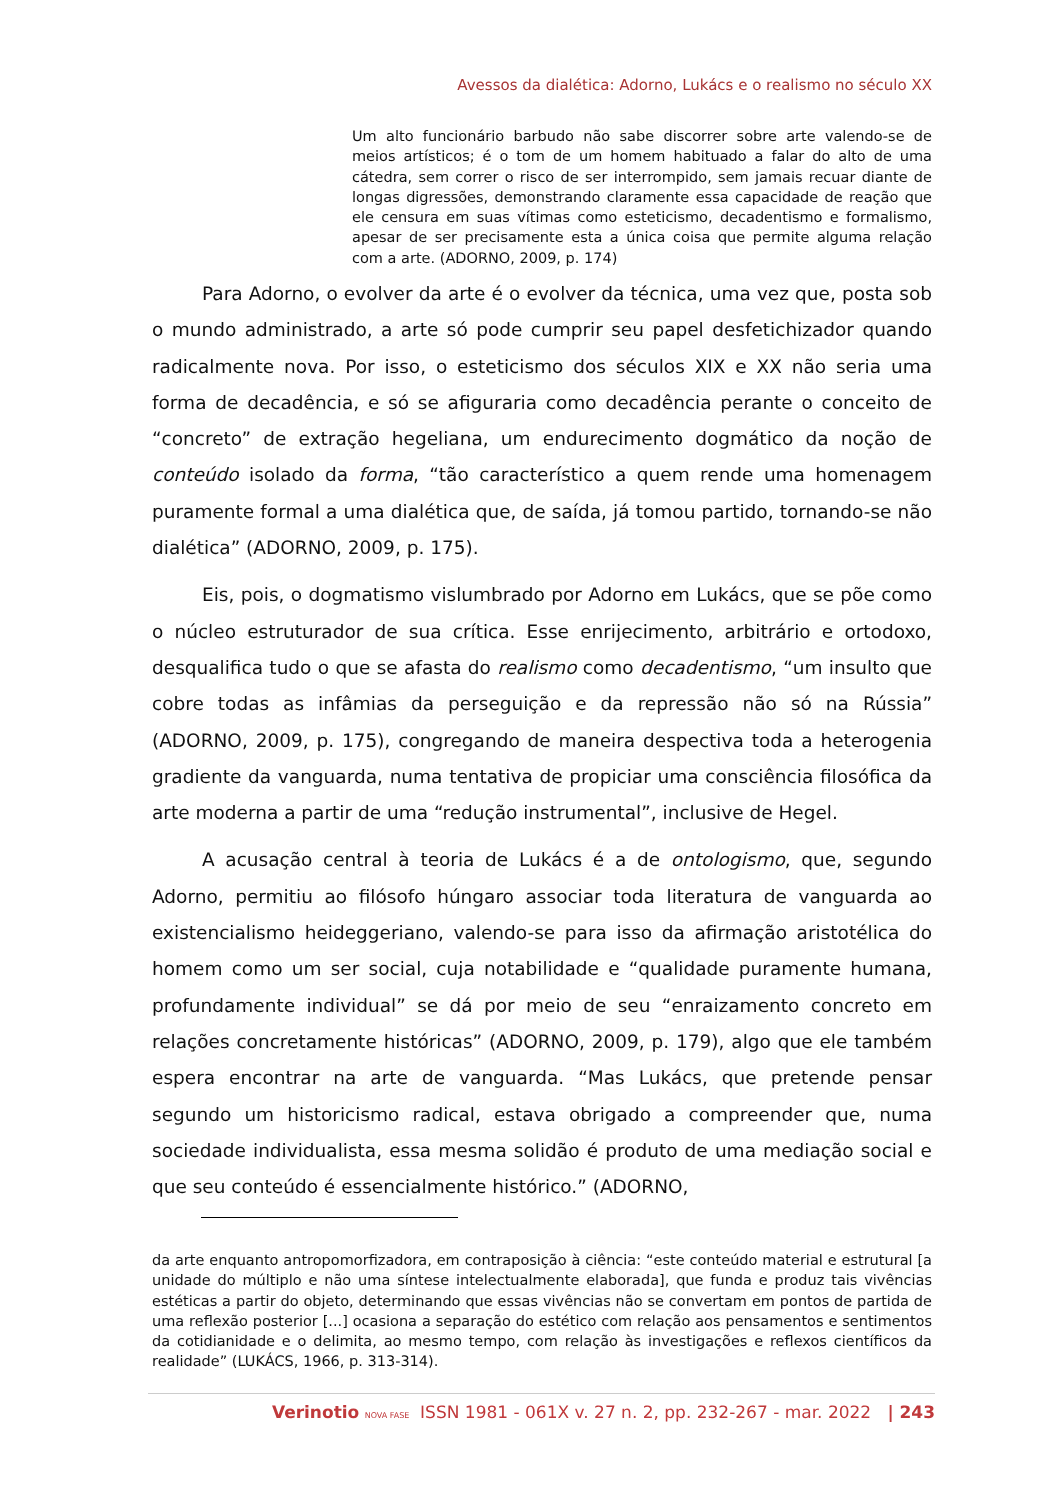Avessos da dialética: Adorno, Lukács e o realismo no século XX
Um alto funcionário barbudo não sabe discorrer sobre arte valendo-se de meios artísticos; é o tom de um homem habituado a falar do alto de uma cátedra, sem correr o risco de ser interrompido, sem jamais recuar diante de longas digressões, demonstrando claramente essa capacidade de reação que ele censura em suas vítimas como esteticismo, decadentismo e formalismo, apesar de ser precisamente esta a única coisa que permite alguma relação com a arte. (ADORNO, 2009, p. 174)
Para Adorno, o evolver da arte é o evolver da técnica, uma vez que, posta sob o mundo administrado, a arte só pode cumprir seu papel desfetichizador quando radicalmente nova. Por isso, o esteticismo dos séculos XIX e XX não seria uma forma de decadência, e só se afiguraria como decadência perante o conceito de “concreto” de extração hegeliana, um endurecimento dogmático da noção de conteúdo isolado da forma, “tão característico a quem rende uma homenagem puramente formal a uma dialética que, de saída, já tomou partido, tornando-se não dialética” (ADORNO, 2009, p. 175).
Eis, pois, o dogmatismo vislumbrado por Adorno em Lukács, que se põe como o núcleo estruturador de sua crítica. Esse enrijecimento, arbitrário e ortodoxo, desqualifica tudo o que se afasta do realismo como decadentismo, “um insulto que cobre todas as infâmias da perseguição e da repressão não só na Rússia” (ADORNO, 2009, p. 175), congregando de maneira despectiva toda a heterogenia gradiente da vanguarda, numa tentativa de propiciar uma consciência filosófica da arte moderna a partir de uma “redução instrumental”, inclusive de Hegel.
A acusação central à teoria de Lukács é a de ontologismo, que, segundo Adorno, permitiu ao filósofo húngaro associar toda literatura de vanguarda ao existencialismo heideggeriano, valendo-se para isso da afirmação aristotélica do homem como um ser social, cuja notabilidade e “qualidade puramente humana, profundamente individual” se dá por meio de seu “enraizamento concreto em relações concretamente históricas” (ADORNO, 2009, p. 179), algo que ele também espera encontrar na arte de vanguarda. “Mas Lukács, que pretende pensar segundo um historicismo radical, estava obrigado a compreender que, numa sociedade individualista, essa mesma solidão é produto de uma mediação social e que seu conteúdo é essencialmente histórico.” (ADORNO,
da arte enquanto antropomorfizadora, em contraposição à ciência: “este conteúdo material e estrutural [a unidade do múltiplo e não uma síntese intelectualmente elaborada], que funda e produz tais vivências estéticas a partir do objeto, determinando que essas vivências não se convertam em pontos de partida de uma reflexão posterior [...] ocasiona a separação do estético com relação aos pensamentos e sentimentos da cotidianidade e o delimita, ao mesmo tempo, com relação às investigações e reflexos científicos da realidade” (LUKÁCS, 1966, p. 313-314).
Verinotio NOVA FASE ISSN 1981 - 061X v. 27 n. 2, pp. 232-267 - mar. 2022 | 243